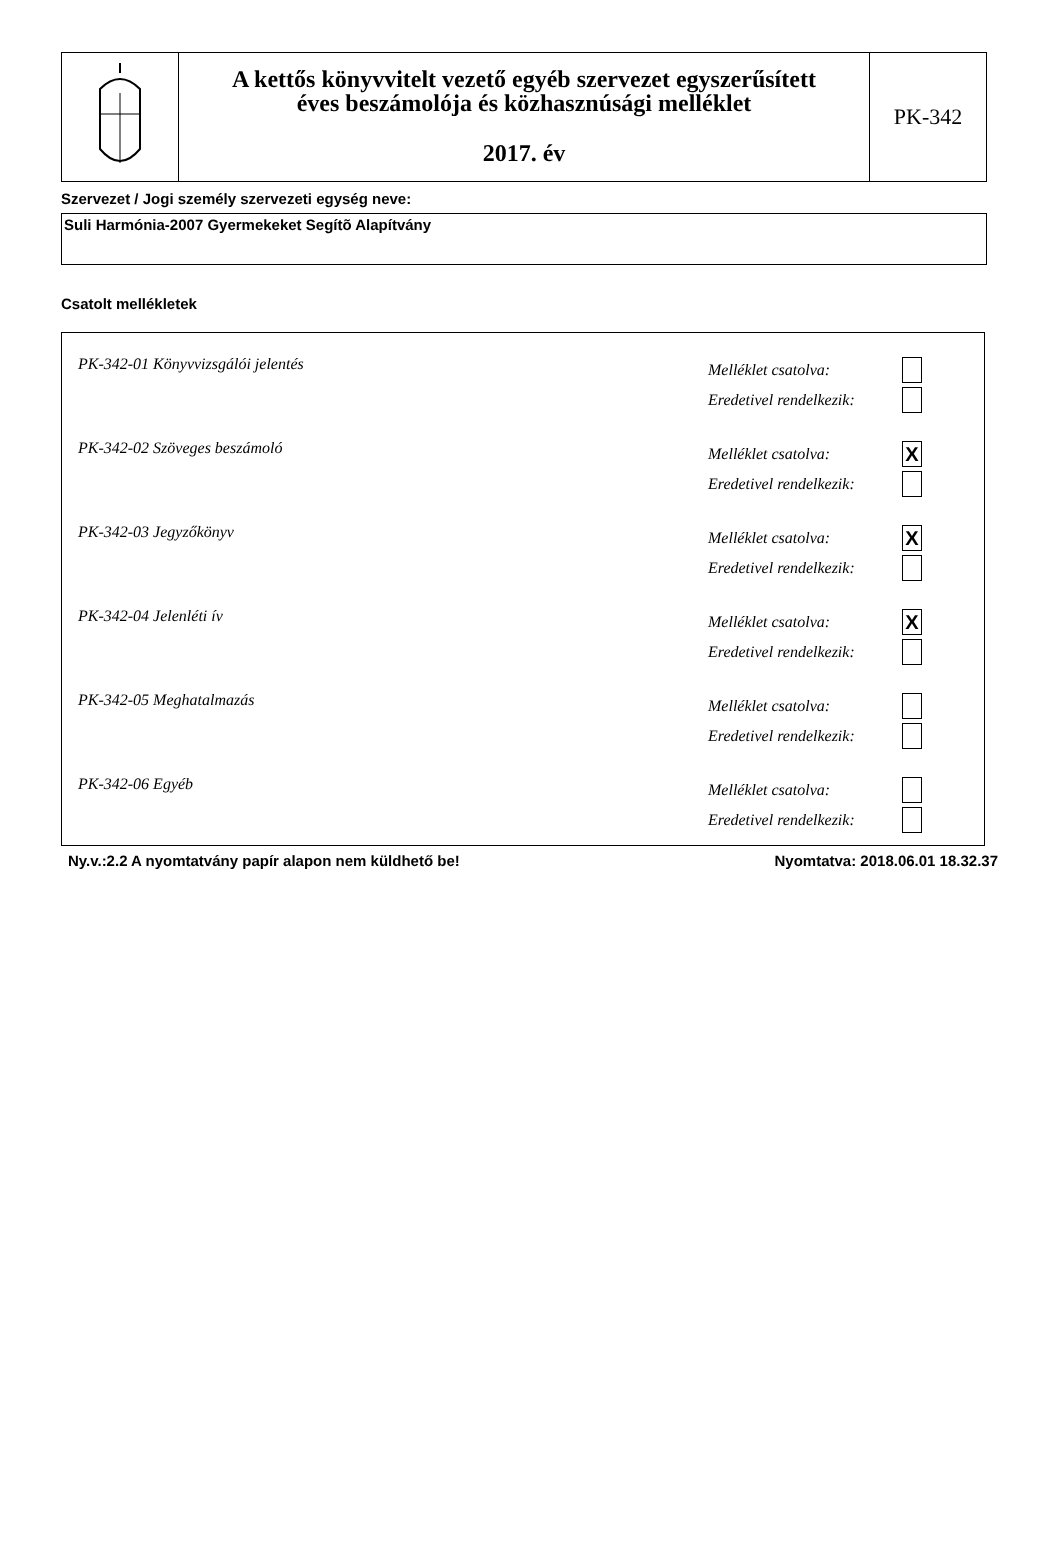A kettős könyvvitelt vezető egyéb szervezet egyszerűsített
éves beszámolója és közhasznúsági melléklet
2017. év
PK-342
Szervezet / Jogi személy szervezeti egység neve:
Suli Harmónia-2007 Gyermekeket Segítõ Alapítvány
Csatolt mellékletek
PK-342-01 Könyvvizsgálói jelentés
Melléklet csatolva:
Eredetivel rendelkezik:
PK-342-02 Szöveges beszámoló
Melléklet csatolva: X
Eredetivel rendelkezik:
PK-342-03 Jegyzőkönyv
Melléklet csatolva: X
Eredetivel rendelkezik:
PK-342-04 Jelenléti ív
Melléklet csatolva: X
Eredetivel rendelkezik:
PK-342-05 Meghatalmazás
Melléklet csatolva:
Eredetivel rendelkezik:
PK-342-06 Egyéb
Melléklet csatolva:
Eredetivel rendelkezik:
Ny.v.:2.2 A nyomtatvány papír alapon nem küldhető be! Nyomtatva: 2018.06.01 18.32.37